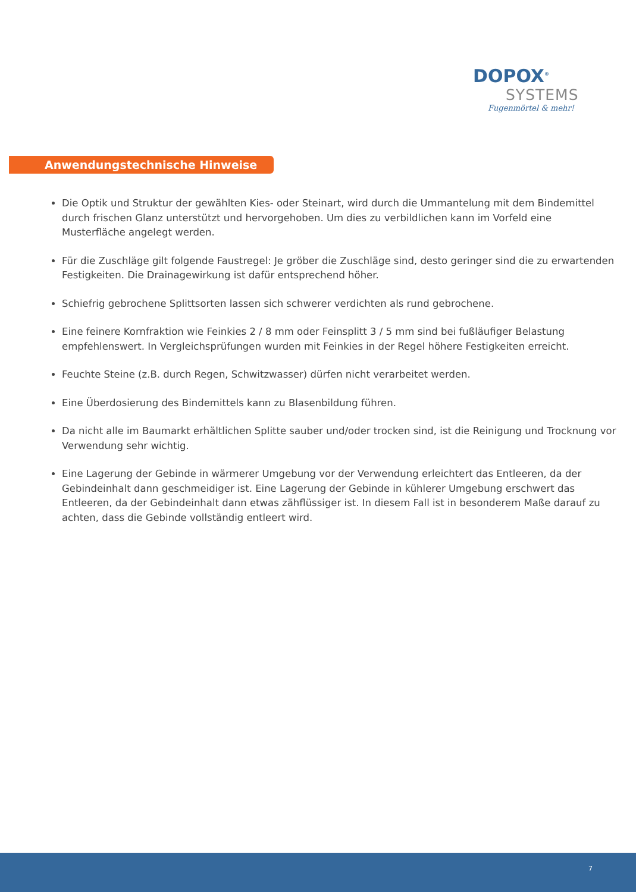DOPOX<sup>®</sup>
SYSTEMS
Fugenmörtel & mehr!
Anwendungstechnische Hinweise
Die Optik und Struktur der gewählten Kies- oder Steinart, wird durch die Ummantelung mit dem Bindemittel durch frischen Glanz unterstützt und hervorgehoben. Um dies zu verbildlichen kann im Vorfeld eine Musterfläche angelegt werden.
Für die Zuschläge gilt folgende Faustregel: Je gröber die Zuschläge sind, desto geringer sind die zu erwartenden Festigkeiten. Die Drainagewirkung ist dafür entsprechend höher.
Schiefrig gebrochene Splittsorten lassen sich schwerer verdichten als rund gebrochene.
Eine feinere Kornfraktion wie Feinkies 2 / 8 mm oder Feinsplitt 3 / 5 mm sind bei fußläufiger Belastung empfehlenswert. In Vergleichsprüfungen wurden mit Feinkies in der Regel höhere Festigkeiten erreicht.
Feuchte Steine (z.B. durch Regen, Schwitzwasser) dürfen nicht verarbeitet werden.
Eine Überdosierung des Bindemittels kann zu Blasenbildung führen.
Da nicht alle im Baumarkt erhältlichen Splitte sauber und/oder trocken sind, ist die Reinigung und Trocknung vor Verwendung sehr wichtig.
Eine Lagerung der Gebinde in wärmerer Umgebung vor der Verwendung erleichtert das Entleeren, da der Gebindeinhalt dann geschmeidiger ist. Eine Lagerung der Gebinde in kühlerer Umgebung erschwert das Entleeren, da der Gebindeinhalt dann etwas zähflüssiger ist. In diesem Fall ist in besonderem Maße darauf zu achten, dass die Gebinde vollständig entleert wird.
7